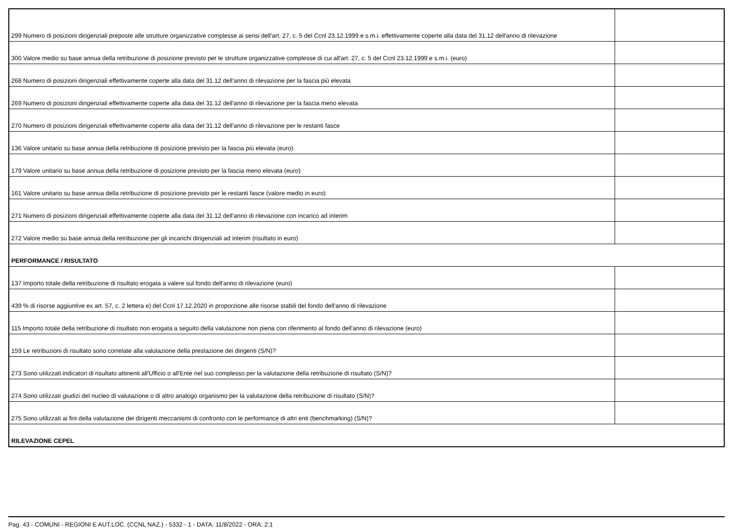| 299 Numero di posizioni dirigenziali preposte alle strutture organizzative complesse ai sensi dell'art. 27, c. 5 del Ccnl 23.12.1999 e s.m.i. effettivamente coperte alla data del 31.12 dell'anno di rilevazione | |
| 300 Valore medio su base annua della retribuzione di posizione previsto per le strutture organizzative complesse di cui all'art. 27, c. 5 del Ccnl 23.12.1999 e s.m.i. (euro) | |
| 268 Numero di posizioni dirigenziali effettivamente coperte alla data del 31.12 dell'anno di rilevazione per la fascia più elevata | |
| 269 Numero di posizioni dirigenziali effettivamente coperte alla data del 31.12 dell'anno di rilevazione per la fascia meno elevata | |
| 270 Numero di posizioni dirigenziali effettivamente coperte alla data del 31.12 dell'anno di rilevazione per le restanti fasce | |
| 136 Valore unitario su base annua della retribuzione di posizione previsto per la fascia più elevata (euro) | |
| 179 Valore unitario su base annua della retribuzione di posizione previsto per la fascia meno elevata (euro) | |
| 161 Valore unitario su base annua della retribuzione di posizione previsto per le restanti fasce (valore medio in euro) | |
| 271 Numero di posizioni dirigenziali effettivamente coperte alla data del 31.12 dell'anno di rilevazione con incarico ad interim | |
| 272 Valore medio su base annua della retribuzione per gli incarichi dirigenziali ad interim (risultato in euro) | |
| PERFORMANCE / RISULTATO | |
| 137 Importo totale della retribuzione di risultato erogata a valere sul fondo dell'anno di rilevazione (euro) | |
| 439 % di risorse aggiuntive ex art. 57, c. 2 lettera e) del Ccnl 17.12.2020 in proporzione alle risorse stabili del fondo dell'anno di rilevazione | |
| 115 Importo totale della retribuzione di risultato non erogata a seguito della valutazione non piena con riferimento al fondo dell'anno di rilevazione (euro) | |
| 159 Le retribuzioni di risultato sono correlate alla valutazione della prestazione dei dirigenti (S/N)? | |
| 273 Sono utilizzati indicatori di risultato attinenti all'Ufficio o all'Ente nel suo complesso per la valutazione della retribuzione di risultato (S/N)? | |
| 274 Sono utilizzati giudizi del nucleo di valutazione o di altro analogo organismo per la valutazione della retribuzione di risultato (S/N)? | |
| 275 Sono utilizzati ai fini della valutazione dei dirigenti meccanismi di confronto con le performance di altri enti (benchmarking) (S/N)? | |
| RILEVAZIONE CEPEL | |
Pag. 43 - COMUNI - REGIONI E AUT.LOC. (CCNL NAZ.) - 5332 - 1 - DATA: 11/8/2022 - ORA: 2:1